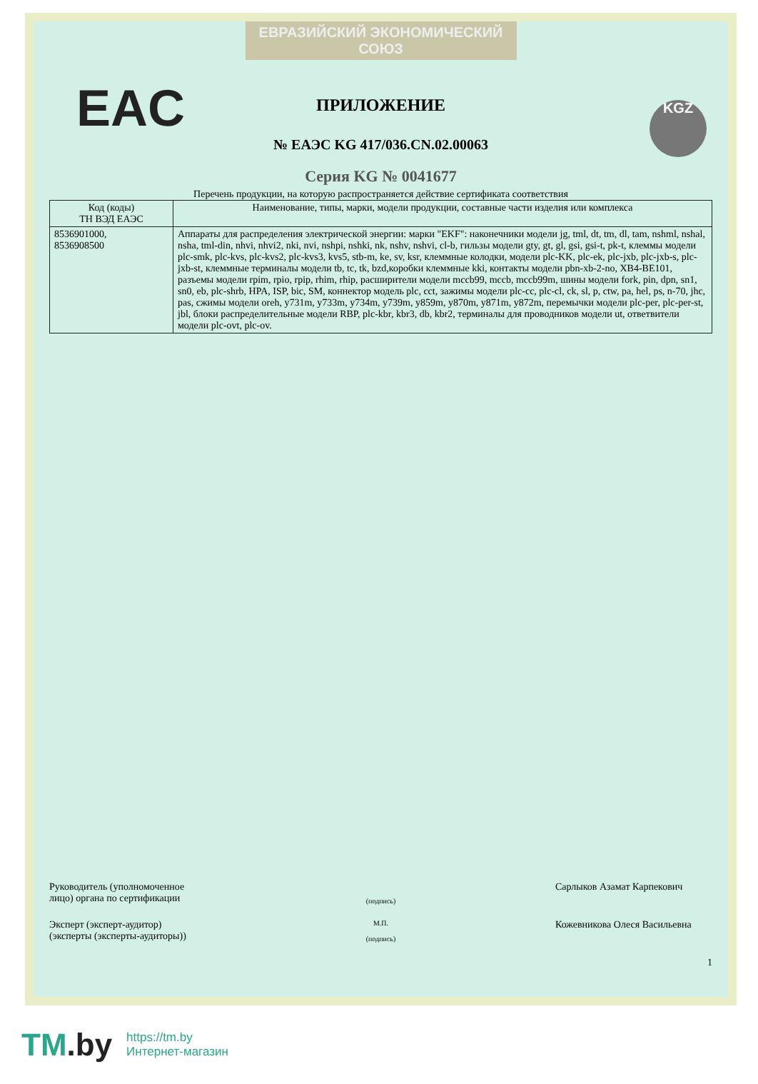ЕВРАЗИЙСКИЙ ЭКОНОМИЧЕСКИЙ СОЮЗ
EAC KGZ
ПРИЛОЖЕНИЕ
№ ЕАЭС KG 417/036.CN.02.00063
Серия KG № 0041677
Перечень продукции, на которую распространяется действие сертификата соответствия
| Код (коды) ТН ВЭД ЕАЭС | Наименование, типы, марки, модели продукции, составные части изделия или комплекса |
| --- | --- |
| 8536901000, 8536908500 | Аппараты для распределения электрической энергии: марки "EKF": наконечники модели jg, tml, dt, tm, dl, tam, nshml, nshal, nsha, tml-din, nhvi, nhvi2, nki, nvi, nshpi, nshki, nk, nshv, nshvi, cl-b, гильзы модели gty, gt, gl, gsi, gsi-t, pk-t, клеммы модели plc-smk, plc-kvs, plc-kvs2, plc-kvs3, kvs5, stb-m, ke, sv, ksr, клеммные колодки, модели plc-KK, plc-ek, plc-jxb, plc-jxb-s, plc-jxb-st, клеммные терминалы модели tb, tc, tk, bzd,коробки клеммные kki, контакты модели pbn-xb-2-no, XB4-BE101, разъемы модели rpim, rpio, rpip, rhim, rhip, расширители модели mccb99, mccb, mccb99m, шины модели fork, pin, dpn, sn1, sn0, eb, plc-shrb, HPA, ISP, bic, SM, коннектор модель plc, cct, зажимы модели plc-cc, plc-cl, ck, sl, p, ctw, pa, hel, ps, n-70, jhc, pas, сжимы модели oreh, y731m, y733m, y734m, y739m, y859m, y870m, y871m, y872m, перемычки модели plc-per, plc-per-st, jbl, блоки распределительные модели RBP, plc-kbr, kbr3, db, kbr2, терминалы для проводников модели ut, ответвители модели plc-ovt, plc-ov. |
Руководитель (уполномоченное лицо) органа по сертификации
(подпись)
Сарлыков Азамат Карпекович
Эксперт (эксперт-аудитор) (эксперты (эксперты-аудиторы))
М.П.
(подпись)
Кожевникова Олеся Васильевна
1
TM.by
https://tm.by
Интернет-магазин